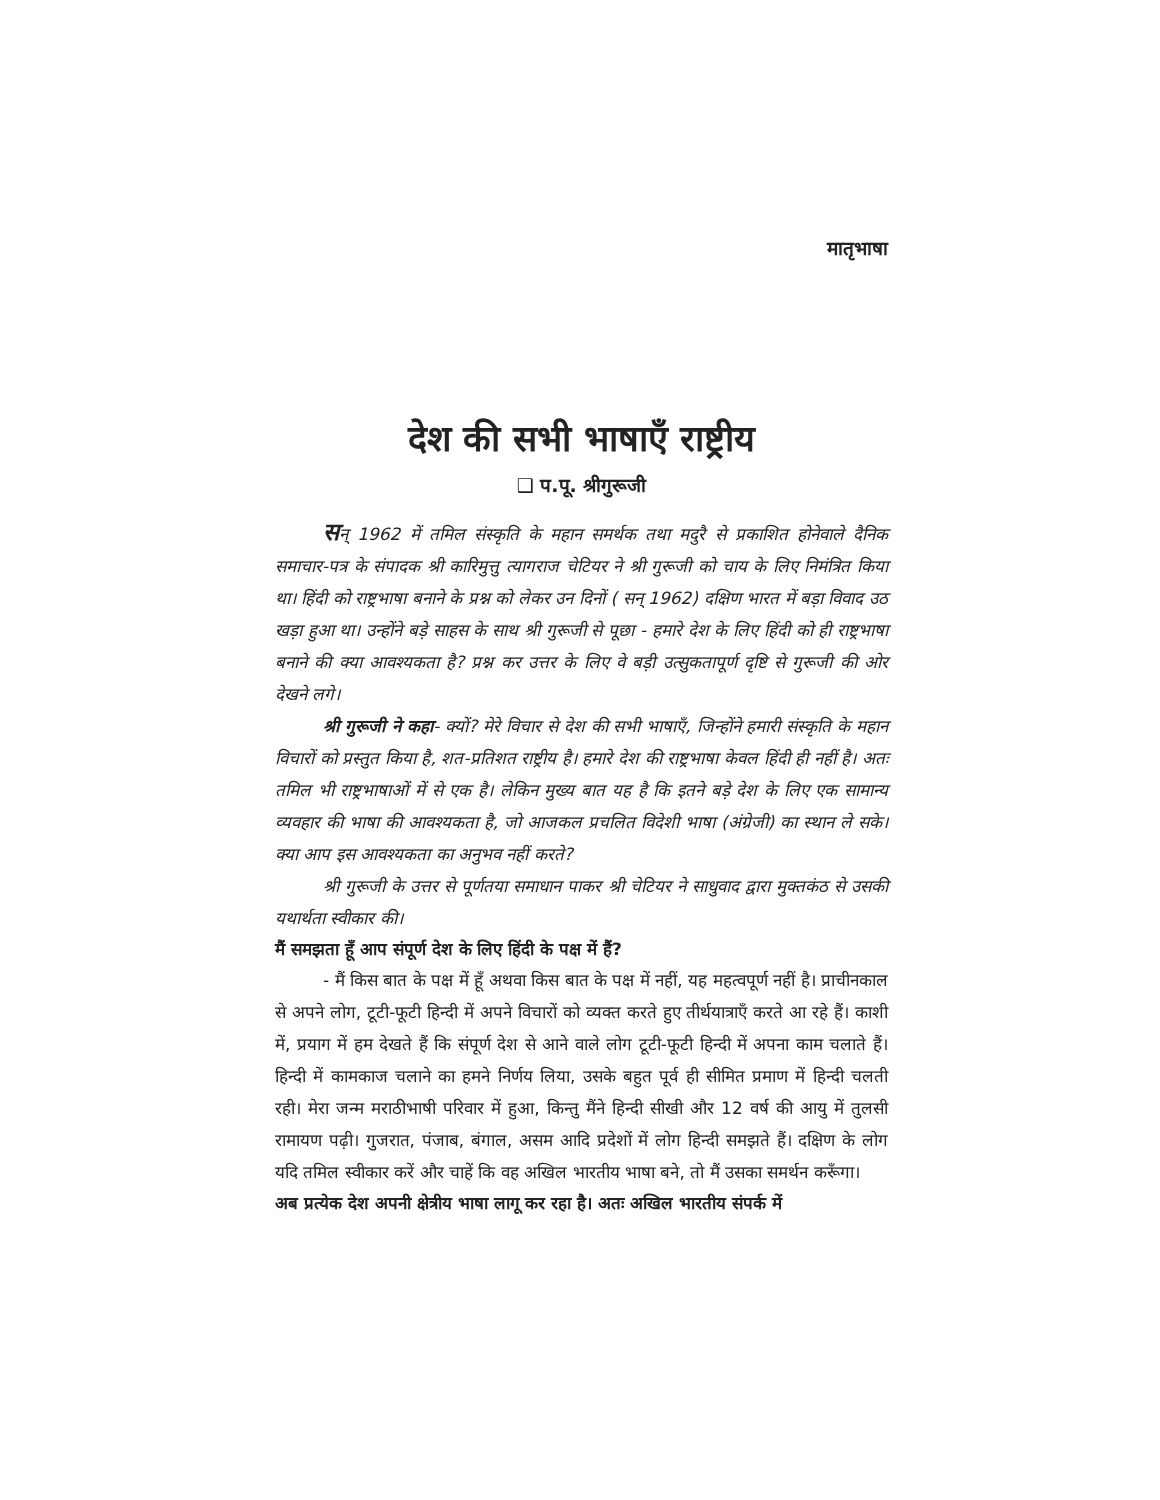मातृभाषा
देश की सभी भाषाएँ राष्ट्रीय
❑ प.पू. श्रीगुरूजी
सन् 1962 में तमिल संस्कृति के महान समर्थक तथा मदुरै से प्रकाशित होनेवाले दैनिक समाचार-पत्र के संपादक श्री कारिमुत्तु त्यागराज चेटियर ने श्री गुरूजी को चाय के लिए निमंत्रित किया था। हिंदी को राष्ट्रभाषा बनाने के प्रश्न को लेकर उन दिनों ( सन् 1962) दक्षिण भारत में बड़ा विवाद उठ खड़ा हुआ था। उन्होंने बड़े साहस के साथ श्री गुरूजी से पूछा - हमारे देश के लिए हिंदी को ही राष्ट्रभाषा बनाने की क्या आवश्यकता है? प्रश्न कर उत्तर के लिए वे बड़ी उत्सुकतापूर्ण दृष्टि से गुरूजी की ओर देखने लगे।
श्री गुरूजी ने कहा- क्यों? मेरे विचार से देश की सभी भाषाएँ, जिन्होंने हमारी संस्कृति के महान विचारों को प्रस्तुत किया है, शत-प्रतिशत राष्ट्रीय है। हमारे देश की राष्ट्रभाषा केवल हिंदी ही नहीं है। अतः तमिल भी राष्ट्रभाषाओं में से एक है। लेकिन मुख्य बात यह है कि इतने बड़े देश के लिए एक सामान्य व्यवहार की भाषा की आवश्यकता है, जो आजकल प्रचलित विदेशी भाषा (अंग्रेजी) का स्थान ले सके। क्या आप इस आवश्यकता का अनुभव नहीं करते?
श्री गुरूजी के उत्तर से पूर्णतया समाधान पाकर श्री चेटियर ने साधुवाद द्वारा मुक्तकंठ से उसकी यथार्थता स्वीकार की।
मैं समझता हूँ आप संपूर्ण देश के लिए हिंदी के पक्ष में हैं?
- मैं किस बात के पक्ष में हूँ अथवा किस बात के पक्ष में नहीं, यह महत्वपूर्ण नहीं है। प्राचीनकाल से अपने लोग, टूटी-फूटी हिन्दी में अपने विचारों को व्यक्त करते हुए तीर्थयात्राएँ करते आ रहे हैं। काशी में, प्रयाग में हम देखते हैं कि संपूर्ण देश से आने वाले लोग टूटी-फूटी हिन्दी में अपना काम चलाते हैं। हिन्दी में कामकाज चलाने का हमने निर्णय लिया, उसके बहुत पूर्व ही सीमित प्रमाण में हिन्दी चलती रही। मेरा जन्म मराठीभाषी परिवार में हुआ, किन्तु मैंने हिन्दी सीखी और 12 वर्ष की आयु में तुलसी रामायण पढ़ी। गुजरात, पंजाब, बंगाल, असम आदि प्रदेशों में लोग हिन्दी समझते हैं। दक्षिण के लोग यदि तमिल स्वीकार करें और चाहें कि वह अखिल भारतीय भाषा बने, तो मैं उसका समर्थन करूँगा।
अब प्रत्येक देश अपनी क्षेत्रीय भाषा लागू कर रहा है। अतः अखिल भारतीय संपर्क में